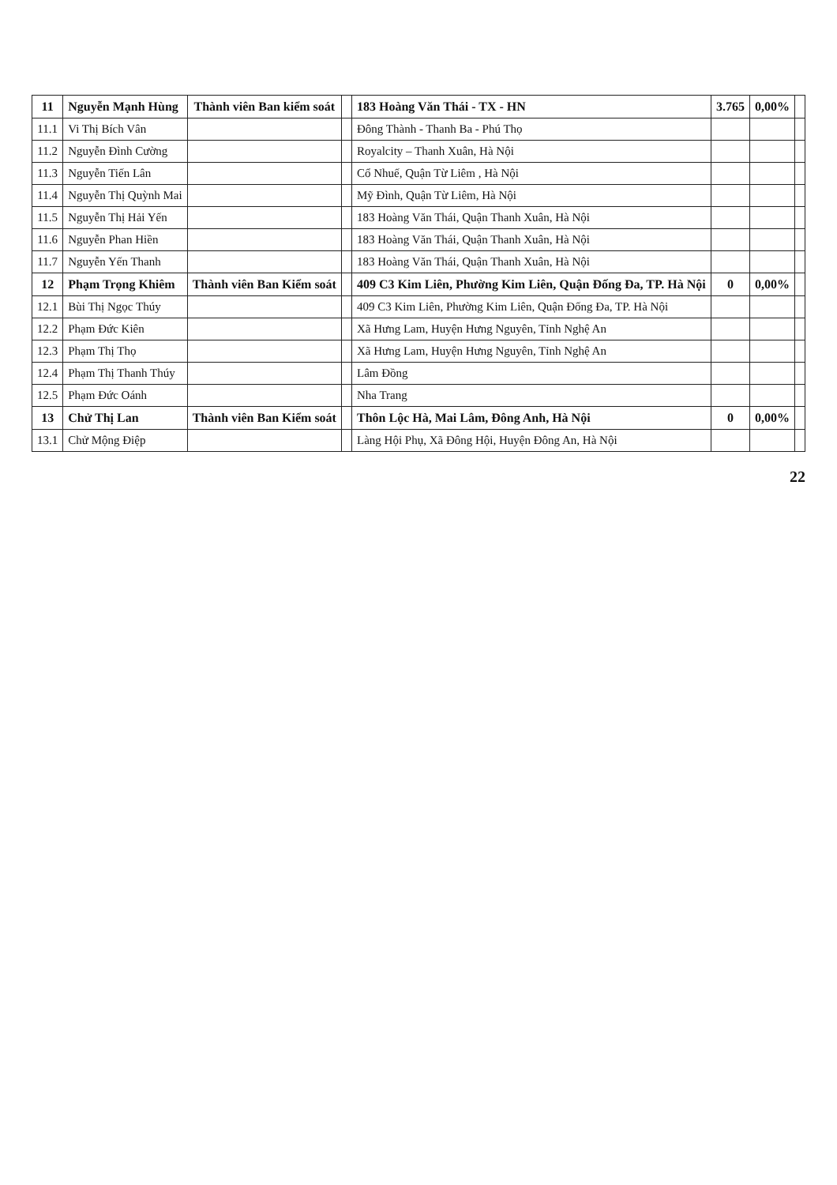| 11 | Nguyễn Mạnh Hùng | Thành viên Ban kiểm soát | | 183 Hoàng Văn Thái - TX - HN | 3.765 | 0,00% | |
| 11.1 | Vi Thị Bích Vân | | | Đông Thành - Thanh Ba - Phú Thọ | | | |
| 11.2 | Nguyễn Đình Cường | | | Royalcity – Thanh Xuân, Hà Nội | | | |
| 11.3 | Nguyễn Tiến Lân | | | Cổ Nhuế, Quận Từ Liêm , Hà Nội | | | |
| 11.4 | Nguyễn Thị Quỳnh Mai | | | Mỹ Đình, Quận Từ Liêm, Hà Nội | | | |
| 11.5 | Nguyễn Thị Hải Yến | | | 183 Hoàng Văn Thái, Quận Thanh Xuân, Hà Nội | | | |
| 11.6 | Nguyễn Phan Hiền | | | 183 Hoàng Văn Thái, Quận Thanh Xuân, Hà Nội | | | |
| 11.7 | Nguyễn Yến Thanh | | | 183 Hoàng Văn Thái, Quận Thanh Xuân, Hà Nội | | | |
| 12 | Phạm Trọng Khiêm | Thành viên Ban Kiểm soát | | 409 C3 Kim Liên, Phường Kim Liên, Quận Đống Đa, TP. Hà Nội | 0 | 0,00% | |
| 12.1 | Bùi Thị Ngọc Thúy | | | 409 C3 Kim Liên, Phường Kim Liên, Quận Đống Đa, TP. Hà Nội | | | |
| 12.2 | Phạm Đức Kiên | | | Xã Hưng Lam, Huyện Hưng Nguyên, Tỉnh Nghệ An | | | |
| 12.3 | Phạm Thị Thọ | | | Xã Hưng Lam, Huyện Hưng Nguyên, Tỉnh Nghệ An | | | |
| 12.4 | Phạm Thị Thanh Thúy | | | Lâm Đồng | | | |
| 12.5 | Phạm Đức Oánh | | | Nha Trang | | | |
| 13 | Chử Thị Lan | Thành viên Ban Kiểm soát | | Thôn Lộc Hà, Mai Lâm, Đông Anh, Hà Nội | 0 | 0,00% | |
| 13.1 | Chử Mộng Điệp | | | Làng Hội Phụ, Xã Đông Hội, Huyện Đông An, Hà Nội | | | |
22